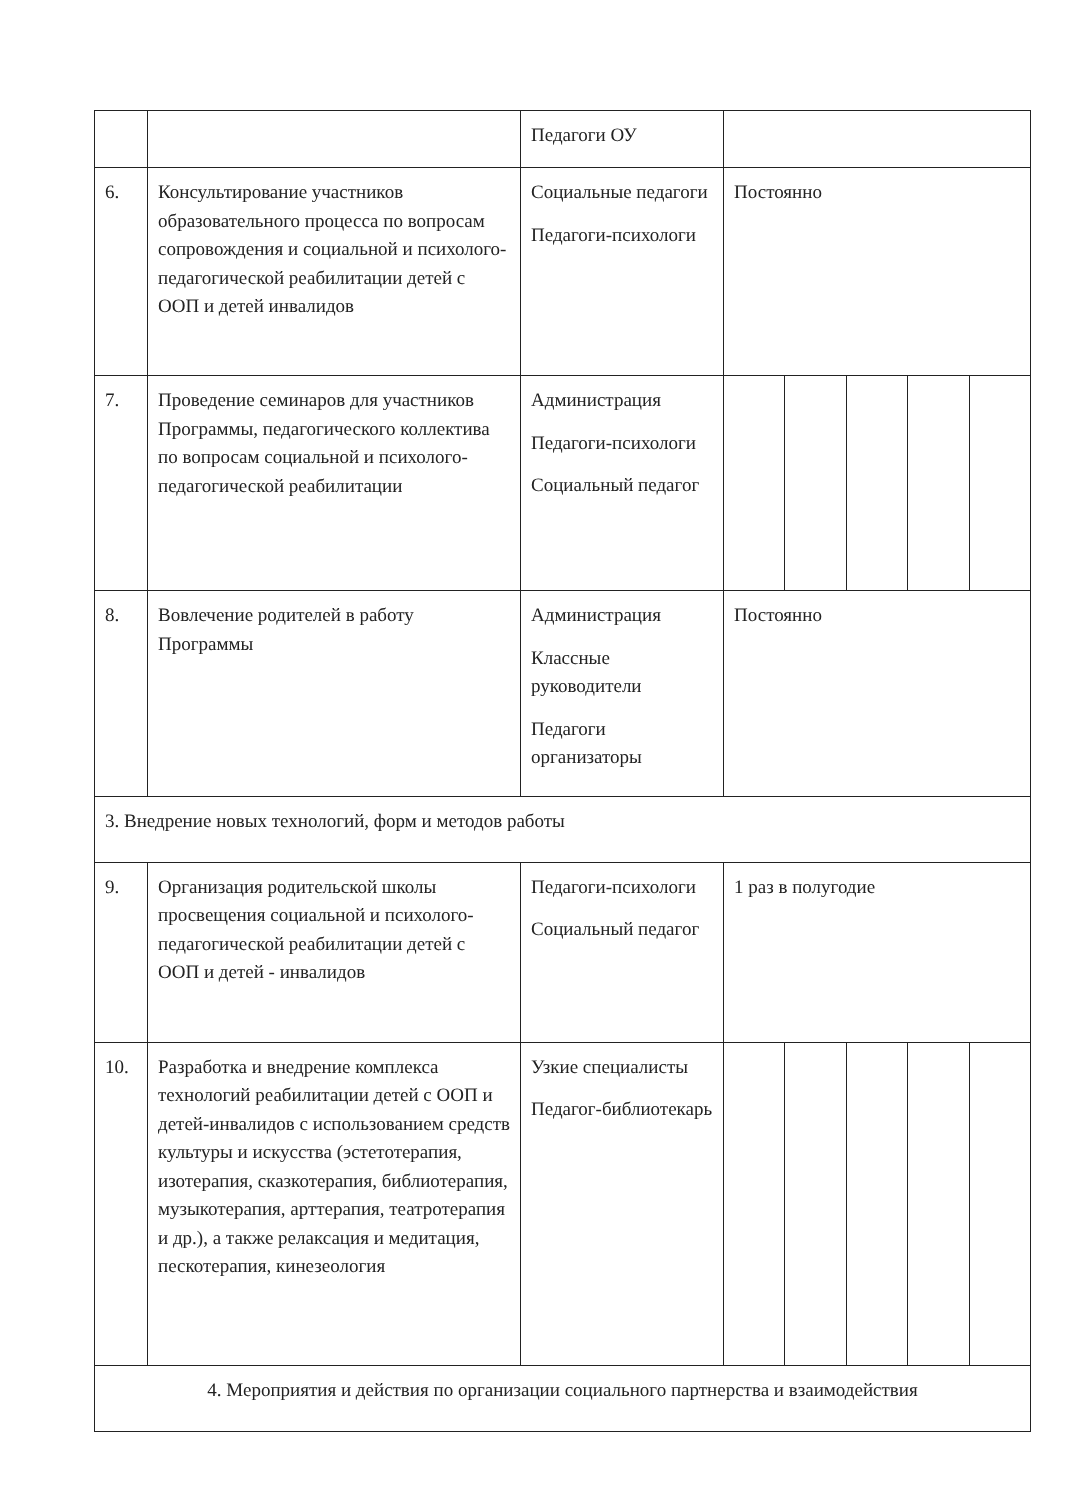| | | Педагоги ОУ | | | | | |
| 6. | Консультирование участников образовательного процесса по вопросам сопровождения и социальной и психолого-педагогической реабилитации детей с ООП и детей инвалидов | Социальные педагоги Педагоги-психологи | Постоянно | | | | |
| 7. | Проведение семинаров для участников Программы, педагогического коллектива по вопросам социальной и психолого-педагогической реабилитации | Администрация Педагоги-психологи Социальный педагог | | | | | |
| 8. | Вовлечение родителей в работу Программы | Администрация Классные руководители Педагоги организаторы | Постоянно | | | | |
| 3. Внедрение новых технологий, форм и методов работы | | | | | | | |
| 9. | Организация родительской школы просвещения социальной и психолого-педагогической реабилитации детей с ООП и детей - инвалидов | Педагоги-психологи Социальный педагог | 1 раз в полугодие | | | | |
| 10. | Разработка и внедрение комплекса технологий реабилитации детей с ООП и детей-инвалидов с использованием средств культуры и искусства (эстетотерапия, изотерапия, сказкотерапия, библиотерапия, музыкотерапия, арттерапия, театротерапия и др.), а также релаксация и медитация, пескотерапия, кинезеология | Узкие специалисты Педагог-библиотекарь | | | | | |
| 4. Мероприятия и действия по организации социального партнерства и взаимодействия | | | | | | | |